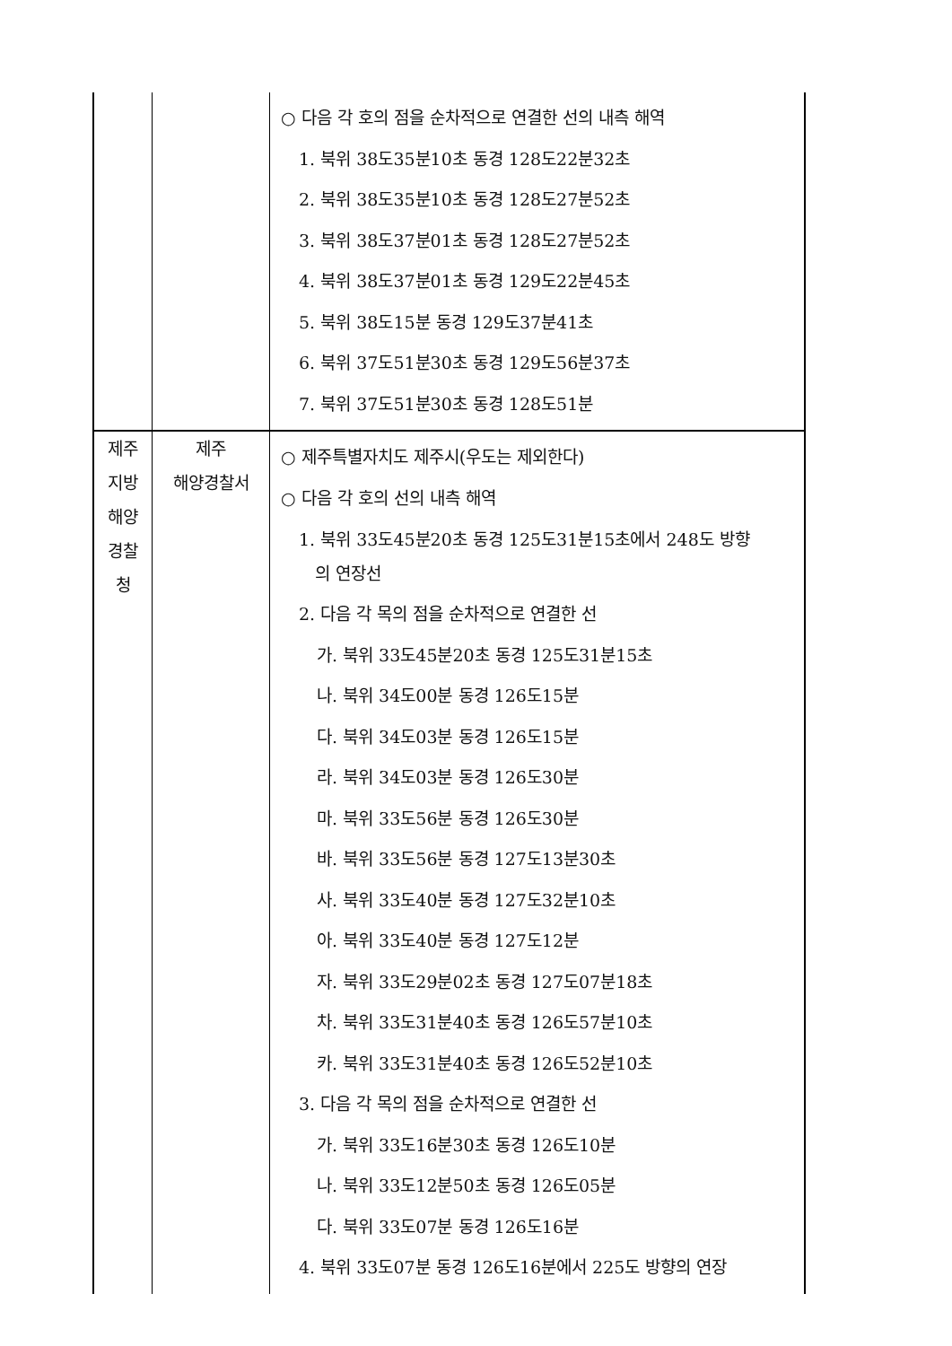| | | ○ 다음 각 호의 점을 순차적으로 연결한 선의 내측 해역 1. 북위 38도35분10초 동경 128도22분32초 2. 북위 38도35분10초 동경 128도27분52초 3. 북위 38도37분01초 동경 128도27분52초 4. 북위 38도37분01초 동경 129도22분45초 5. 북위 38도15분 동경 129도37분41초 6. 북위 37도51분30초 동경 129도56분37초 7. 북위 37도51분30초 동경 128도51분 |
| 제주 지방 해양 경찰 청 | 제주 해양경찰서 | ○ 제주특별자치도 제주시(우도는 제외한다) ○ 다음 각 호의 선의 내측 해역 1. 북위 33도45분20초 동경 125도31분15초에서 248도 방향 의 연장선 2. 다음 각 목의 점을 순차적으로 연결한 선 가. 북위 33도45분20초 동경 125도31분15초 나. 북위 34도00분 동경 126도15분 다. 북위 34도03분 동경 126도15분 라. 북위 34도03분 동경 126도30분 마. 북위 33도56분 동경 126도30분 바. 북위 33도56분 동경 127도13분30초 사. 북위 33도40분 동경 127도32분10초 아. 북위 33도40분 동경 127도12분 자. 북위 33도29분02초 동경 127도07분18초 차. 북위 33도31분40초 동경 126도57분10초 카. 북위 33도31분40초 동경 126도52분10초 3. 다음 각 목의 점을 순차적으로 연결한 선 가. 북위 33도16분30초 동경 126도10분 나. 북위 33도12분50초 동경 126도05분 다. 북위 33도07분 동경 126도16분 4. 북위 33도07분 동경 126도16분에서 225도 방향의 연장 |